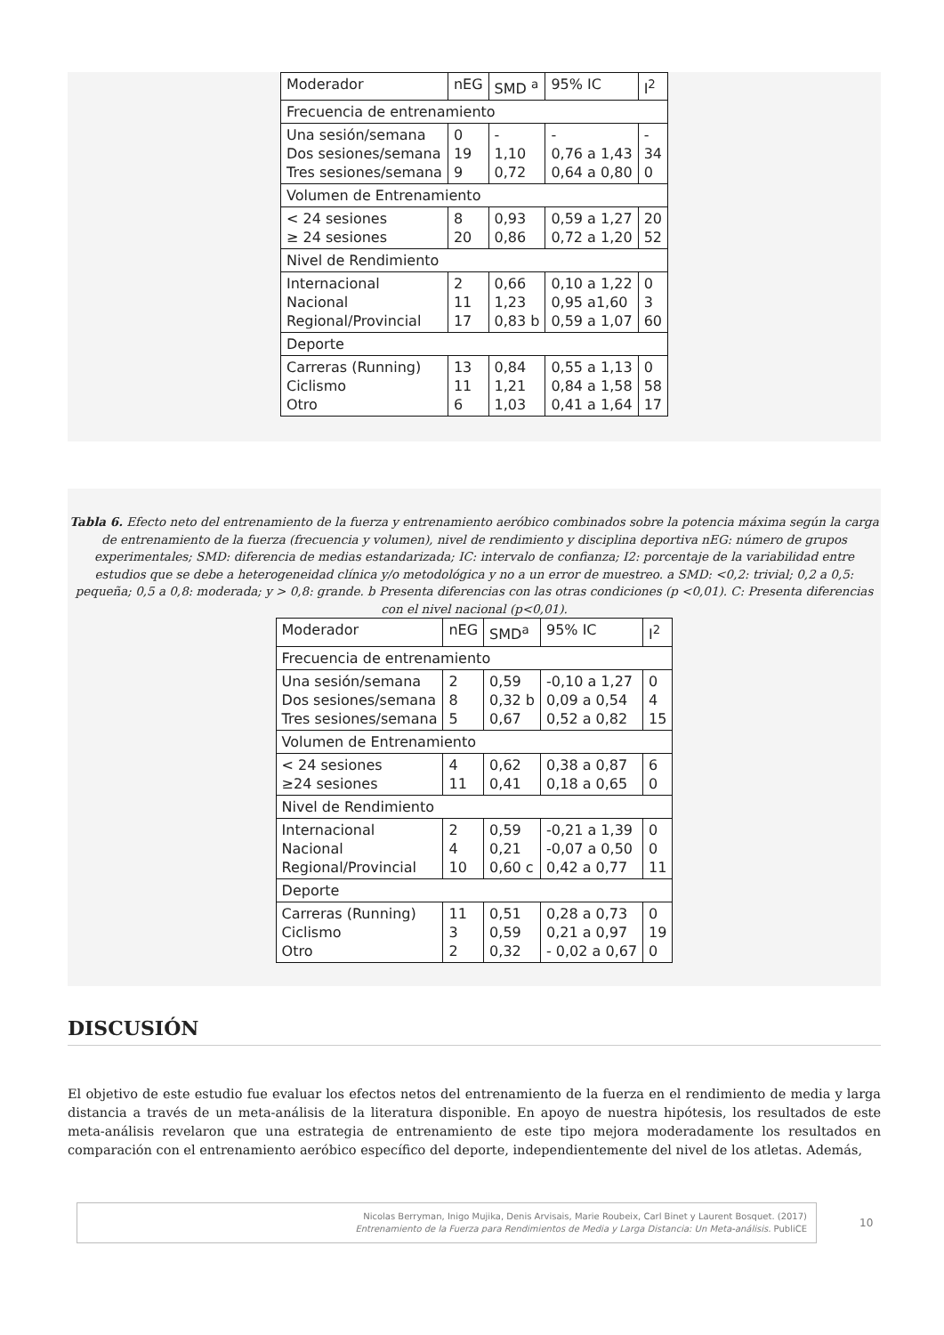| Moderador | nEG | SMD <sup>a</sup> | 95% IC | I<sup>2</sup> |
| Frecuencia de entrenamiento | | | | |
| Una sesión/semana Dos sesiones/semana Tres sesiones/semana | 0 19 9 | - 1,10 0,72 | - 0,76 a 1,43 0,64 a 0,80 | - 34 0 |
| Volumen de Entrenamiento | | | | |
| < 24 sesiones ≥ 24 sesiones | 8 20 | 0,93 0,86 | 0,59 a 1,27 0,72 a 1,20 | 20 52 |
| Nivel de Rendimiento | | | | |
| Internacional Nacional Regional/Provincial | 2 11 17 | 0,66 1,23 0,83 b | 0,10 a 1,22 0,95 a1,60 0,59 a 1,07 | 0 3 60 |
| Deporte | | | | |
| Carreras (Running) Ciclismo Otro | 13 11 6 | 0,84 1,21 1,03 | 0,55 a 1,13 0,84 a 1,58 0,41 a 1,64 | 0 58 17 |
Tabla 6. Efecto neto del entrenamiento de la fuerza y entrenamiento aeróbico combinados sobre la potencia máxima según la carga de entrenamiento de la fuerza (frecuencia y volumen), nivel de rendimiento y disciplina deportiva nEG: número de grupos experimentales; SMD: diferencia de medias estandarizada; IC: intervalo de confianza; I2: porcentaje de la variabilidad entre estudios que se debe a heterogeneidad clínica y/o metodológica y no a un error de muestreo. a SMD: <0,2: trivial; 0,2 a 0,5: pequeña; 0,5 a 0,8: moderada; y > 0,8: grande. b Presenta diferencias con las otras condiciones (p <0,01). C: Presenta diferencias con el nivel nacional (p<0,01).
| Moderador | nEG | SMD<sup>a</sup> | 95% IC | I<sup>2</sup> |
| Frecuencia de entrenamiento | | | | |
| Una sesión/semana Dos sesiones/semana Tres sesiones/semana | 2 8 5 | 0,59 0,32 b 0,67 | -0,10 a 1,27 0,09 a 0,54 0,52 a 0,82 | 0 4 15 |
| Volumen de Entrenamiento | | | | |
| < 24 sesiones ≥24 sesiones | 4 11 | 0,62 0,41 | 0,38 a 0,87 0,18 a 0,65 | 6 0 |
| Nivel de Rendimiento | | | | |
| Internacional Nacional Regional/Provincial | 2 4 10 | 0,59 0,21 0,60 c | -0,21 a 1,39 -0,07 a 0,50 0,42 a 0,77 | 0 0 11 |
| Deporte | | | | |
| Carreras (Running) Ciclismo Otro | 11 3 2 | 0,51 0,59 0,32 | 0,28 a 0,73 0,21 a 0,97 - 0,02 a 0,67 | 0 19 0 |
DISCUSIÓN
El objetivo de este estudio fue evaluar los efectos netos del entrenamiento de la fuerza en el rendimiento de media y larga distancia a través de un meta-análisis de la literatura disponible. En apoyo de nuestra hipótesis, los resultados de este meta-análisis revelaron que una estrategia de entrenamiento de este tipo mejora moderadamente los resultados en comparación con el entrenamiento aeróbico específico del deporte, independientemente del nivel de los atletas. Además,
Nicolas Berryman, Inigo Mujika, Denis Arvisais, Marie Roubeix, Carl Binet y Laurent Bosquet. (2017)
Entrenamiento de la Fuerza para Rendimientos de Media y Larga Distancia: Un Meta-análisis. PubliCE
10